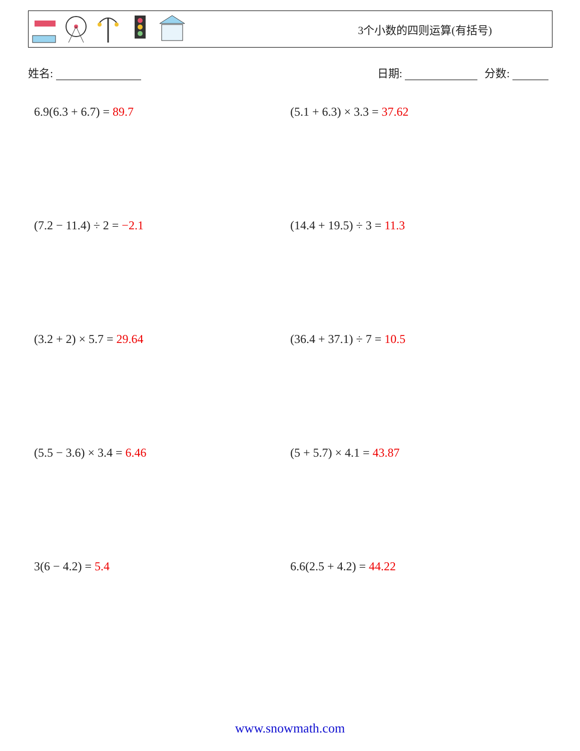3个小数的四则运算(有括号)
姓名: 日期: 分数:
6.9(6.3 + 6.7) = 89.7
(5.1 + 6.3) × 3.3 = 37.62
(7.2 − 11.4) ÷ 2 = −2.1
(14.4 + 19.5) ÷ 3 = 11.3
(3.2 + 2) × 5.7 = 29.64
(36.4 + 37.1) ÷ 7 = 10.5
(5.5 − 3.6) × 3.4 = 6.46
(5 + 5.7) × 4.1 = 43.87
3(6 − 4.2) = 5.4
6.6(2.5 + 4.2) = 44.22
www.snowmath.com